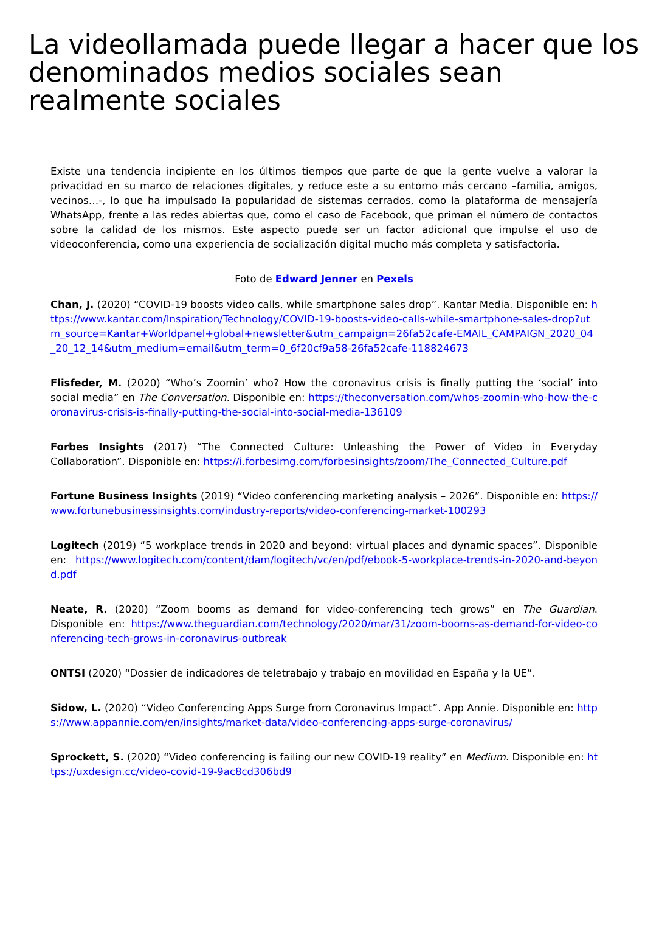La videollamada puede llegar a hacer que los denominados medios sociales sean realmente sociales
Existe una tendencia incipiente en los últimos tiempos que parte de que la gente vuelve a valorar la privacidad en su marco de relaciones digitales, y reduce este a su entorno más cercano –familia, amigos, vecinos…-, lo que ha impulsado la popularidad de sistemas cerrados, como la plataforma de mensajería WhatsApp, frente a las redes abiertas que, como el caso de Facebook, que priman el número de contactos sobre la calidad de los mismos. Este aspecto puede ser un factor adicional que impulse el uso de videoconferencia, como una experiencia de socialización digital mucho más completa y satisfactoria.
Foto de Edward Jenner en Pexels
Chan, J. (2020) “COVID-19 boosts video calls, while smartphone sales drop”. Kantar Media. Disponible en: https://www.kantar.com/Inspiration/Technology/COVID-19-boosts-video-calls-while-smartphone-sales-drop?utm_source=Kantar+Worldpanel+global+newsletter&utm_campaign=26fa52cafe-EMAIL_CAMPAIGN_2020_04_20_12_14&utm_medium=email&utm_term=0_6f20cf9a58-26fa52cafe-118824673
Flisfeder, M. (2020) “Who’s Zoomin’ who? How the coronavirus crisis is finally putting the ‘social’ into social media” en The Conversation. Disponible en: https://theconversation.com/whos-zoomin-who-how-the-coronavirus-crisis-is-finally-putting-the-social-into-social-media-136109
Forbes Insights (2017) “The Connected Culture: Unleashing the Power of Video in Everyday Collaboration”. Disponible en: https://i.forbesimg.com/forbesinsights/zoom/The_Connected_Culture.pdf
Fortune Business Insights (2019) “Video conferencing marketing analysis – 2026”. Disponible en: https://www.fortunebusinessinsights.com/industry-reports/video-conferencing-market-100293
Logitech (2019) “5 workplace trends in 2020 and beyond: virtual places and dynamic spaces”. Disponible en: https://www.logitech.com/content/dam/logitech/vc/en/pdf/ebook-5-workplace-trends-in-2020-and-beyond.pdf
Neate, R. (2020) “Zoom booms as demand for video-conferencing tech grows” en The Guardian. Disponible en: https://www.theguardian.com/technology/2020/mar/31/zoom-booms-as-demand-for-video-conferencing-tech-grows-in-coronavirus-outbreak
ONTSI (2020) “Dossier de indicadores de teletrabajo y trabajo en movilidad en España y la UE”.
Sidow, L. (2020) “Video Conferencing Apps Surge from Coronavirus Impact”. App Annie. Disponible en: https://www.appannie.com/en/insights/market-data/video-conferencing-apps-surge-coronavirus/
Sprockett, S. (2020) “Video conferencing is failing our new COVID-19 reality” en Medium. Disponible en: https://uxdesign.cc/video-covid-19-9ac8cd306bd9